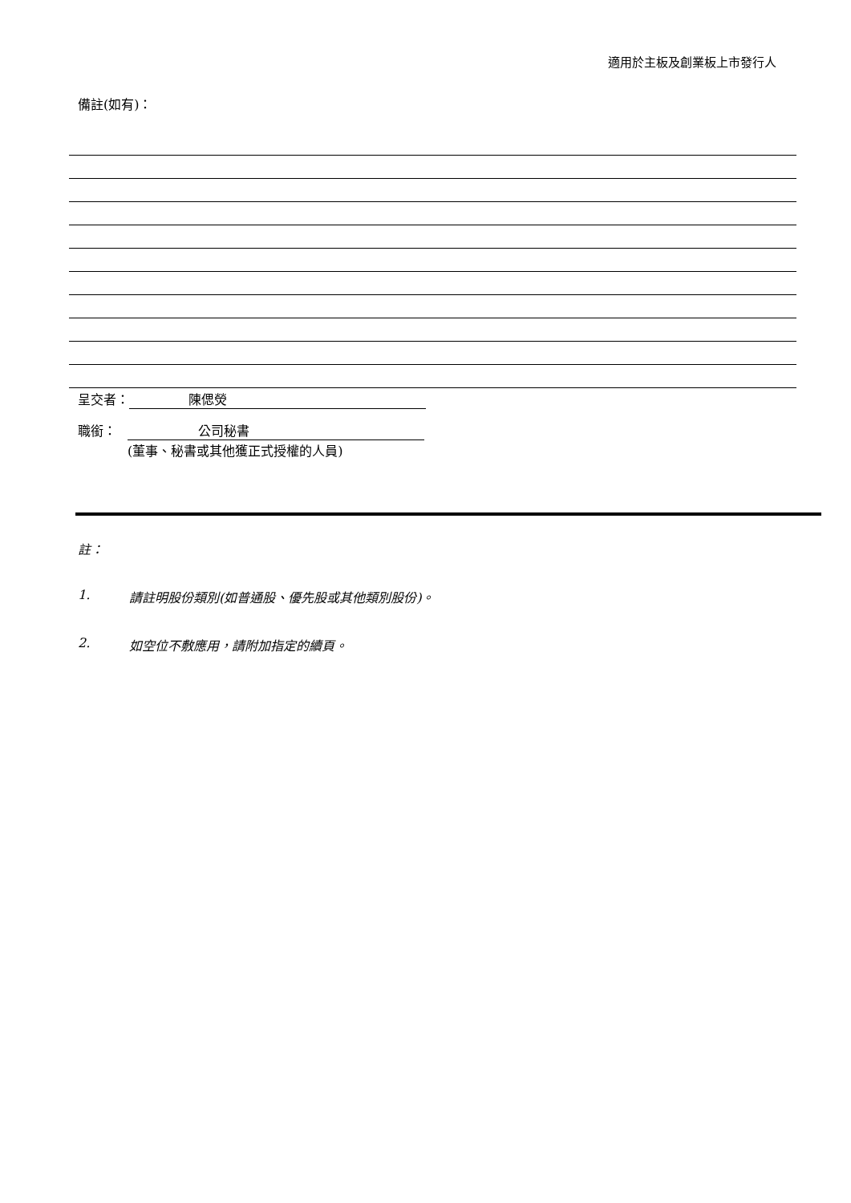適用於主板及創業板上市發行人
備註(如有)：
呈交者： 陳偲熒
職銜： 公司秘書
(董事、秘書或其他獲正式授權的人員)
註：
1. 請註明股份類別(如普通股、優先股或其他類別股份)。
2. 如空位不敷應用，請附加指定的續頁。